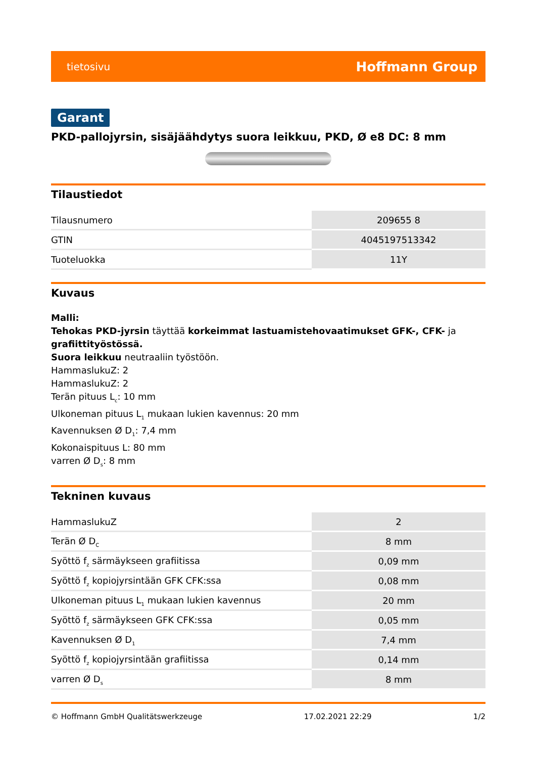tietosivu Hoffmann Group
Garant
PKD-pallojyrsin, sisäjäähdytys suora leikkuu, PKD, Ø e8 DC: 8 mm
Tilaustiedot
| Tilausnumero | 209655 8 |
| GTIN | 4045197513342 |
| Tuoteluokka | 11Y |
Kuvaus
Malli:
Tehokas PKD-jyrsin täyttää korkeimmat lastuamistehovaatimukset GFK-, CFK- ja grafiittityöstössä.
Suora leikkuu neutraaliin työstöön.
HammaslukuZ: 2
HammaslukuZ: 2
Terän pituus L<sub>c</sub>: 10 mm
Ulkoneman pituus L<sub>1</sub> mukaan lukien kavennus: 20 mm
Kavennuksen Ø D<sub>1</sub>: 7,4 mm
Kokonaispituus L: 80 mm
varren Ø D<sub>s</sub>: 8 mm
Tekninen kuvaus
| HammaslukuZ | 2 |
| Terän Ø D<sub>C</sub> | 8 mm |
| Syöttö f<sub>z</sub> särmäykseen grafiitissa | 0,09 mm |
| Syöttö f<sub>z</sub> kopiojyrsintään GFK CFK:ssa | 0,08 mm |
| Ulkoneman pituus L<sub>1</sub> mukaan lukien kavennus | 20 mm |
| Syöttö f<sub>z</sub> särmäykseen GFK CFK:ssa | 0,05 mm |
| Kavennuksen Ø D<sub>1</sub> | 7,4 mm |
| Syöttö f<sub>z</sub> kopiojyrsintään grafiitissa | 0,14 mm |
| varren Ø D<sub>s</sub> | 8 mm |
© Hoffmann GmbH Qualitätswerkzeuge 17.02.2021 22:29 1/2